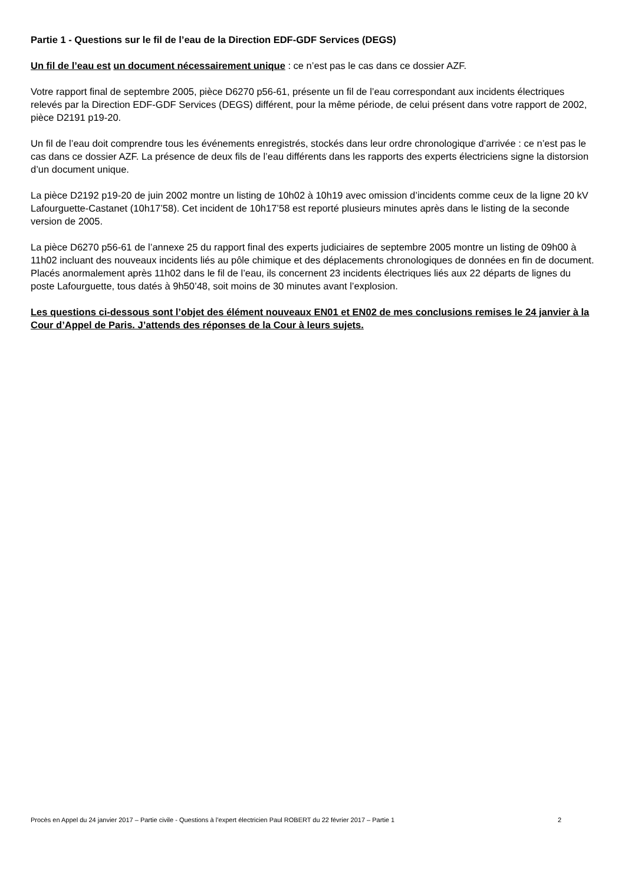Partie 1 - Questions sur le fil de l’eau de la Direction EDF-GDF Services (DEGS)
Un fil de l’eau est un document nécessairement unique : ce n’est pas le cas dans ce dossier AZF.
Votre rapport final de septembre 2005, pièce D6270 p56-61, présente un fil de l’eau correspondant aux incidents électriques relevés par la Direction EDF-GDF Services (DEGS) différent, pour la même période, de celui présent dans votre rapport de 2002, pièce D2191 p19-20.
Un fil de l’eau doit comprendre tous les événements enregistrés, stockés dans leur ordre chronologique d’arrivée : ce n’est pas le cas dans ce dossier AZF. La présence de deux fils de l’eau différents dans les rapports des experts électriciens signe la distorsion d’un document unique.
La pièce D2192 p19-20 de juin 2002 montre un listing de 10h02 à 10h19 avec omission d’incidents comme ceux de la ligne 20 kV Lafourguette-Castanet (10h17’58). Cet incident de 10h17’58 est reporté plusieurs minutes après dans le listing de la seconde version de 2005.
La pièce D6270 p56-61 de l’annexe 25 du rapport final des experts judiciaires de septembre 2005 montre un listing de 09h00 à 11h02 incluant des nouveaux incidents liés au pôle chimique et des déplacements chronologiques de données en fin de document. Placés anormalement après 11h02 dans le fil de l’eau, ils concernent 23 incidents électriques liés aux 22 départs de lignes du poste Lafourguette, tous datés à 9h50’48, soit moins de 30 minutes avant l’explosion.
Les questions ci-dessous sont l’objet des élément nouveaux EN01 et EN02 de mes conclusions remises le 24 janvier à la Cour d’Appel de Paris. J’attends des réponses de la Cour à leurs sujets.
Procès en Appel du 24 janvier 2017 – Partie civile - Questions à l’expert électricien Paul ROBERT du 22 février 2017 – Partie 1 2